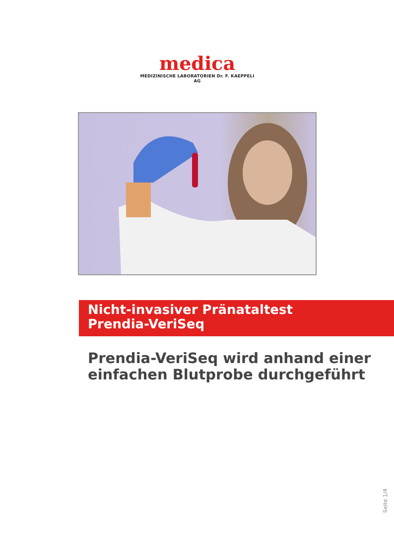medica
MEDIZINISCHE LABORATORIEN Dr. F. KAEPPELI AG
Nicht-invasiver Pränataltest
Prendia-VeriSeq
Prendia-VeriSeq wird anhand einer
einfachen Blutprobe durchgeführt
Seite 1/4